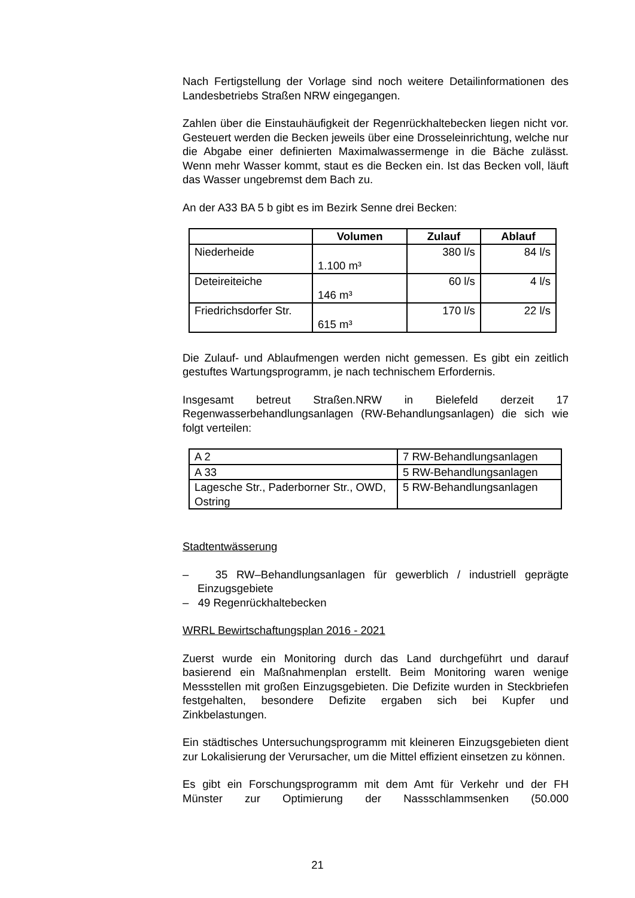Nach Fertigstellung der Vorlage sind noch weitere Detailinformationen des Landesbetriebs Straßen NRW eingegangen.
Zahlen über die Einstauhäufigkeit der Regenrückhaltebecken liegen nicht vor. Gesteuert werden die Becken jeweils über eine Drosseleinrichtung, welche nur die Abgabe einer definierten Maximalwassermenge in die Bäche zulässt. Wenn mehr Wasser kommt, staut es die Becken ein. Ist das Becken voll, läuft das Wasser ungebremst dem Bach zu.
An der A33 BA 5 b gibt es im Bezirk Senne drei Becken:
| | Volumen | Zulauf | Ablauf |
| --- | --- | --- | --- |
| Niederheide | 1.100 m³ | 380 l/s | 84 l/s |
| Deteireiteiche | 146 m³ | 60 l/s | 4 l/s |
| Friedrichsdorfer Str. | 615 m³ | 170 l/s | 22 l/s |
Die Zulauf- und Ablaufmengen werden nicht gemessen. Es gibt ein zeitlich gestuftes Wartungsprogramm, je nach technischem Erfordernis.
Insgesamt betreut Straßen.NRW in Bielefeld derzeit 17 Regenwasserbehandlungsanlagen (RW-Behandlungsanlagen) die sich wie folgt verteilen:
| A 2 | 7 RW-Behandlungsanlagen |
| A 33 | 5 RW-Behandlungsanlagen |
| Lagesche Str., Paderborner Str., OWD, Ostring | 5 RW-Behandlungsanlagen |
Stadtentwässerung
– 35 RW–Behandlungsanlagen für gewerblich / industriell geprägte Einzugsgebiete
– 49 Regenrückhaltebecken
WRRL Bewirtschaftungsplan 2016 - 2021
Zuerst wurde ein Monitoring durch das Land durchgeführt und darauf basierend ein Maßnahmenplan erstellt. Beim Monitoring waren wenige Messstellen mit großen Einzugsgebieten. Die Defizite wurden in Steckbriefen festgehalten, besondere Defizite ergaben sich bei Kupfer und Zinkbelastungen.
Ein städtisches Untersuchungsprogramm mit kleineren Einzugsgebieten dient zur Lokalisierung der Verursacher, um die Mittel effizient einsetzen zu können.
Es gibt ein Forschungsprogramm mit dem Amt für Verkehr und der FH Münster zur Optimierung der Nassschlammsenken (50.000
21